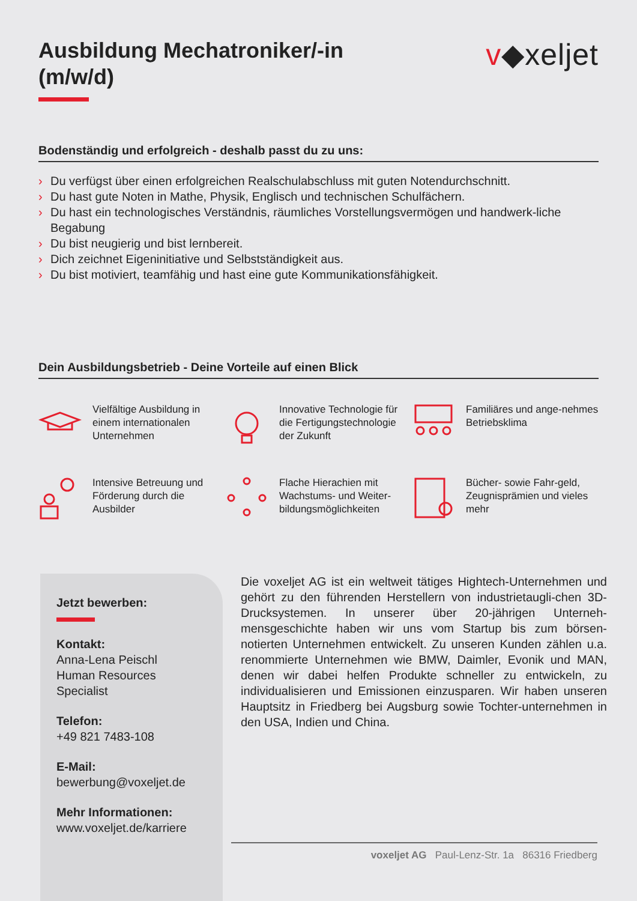Ausbildung Mechatroniker/-in
(m/w/d)
v◆xeljet
Bodenständig und erfolgreich - deshalb passt du zu uns:
› Du verfügst über einen erfolgreichen Realschulabschluss mit guten Notendurchschnitt.
› Du hast gute Noten in Mathe, Physik, Englisch und technischen Schulfächern.
› Du hast ein technologisches Verständnis, räumliches Vorstellungsvermögen und handwerk-liche Begabung
› Du bist neugierig und bist lernbereit.
› Dich zeichnet Eigeninitiative und Selbstständigkeit aus.
› Du bist motiviert, teamfähig und hast eine gute Kommunikationsfähigkeit.
Dein Ausbildungsbetrieb - Deine Vorteile auf einen Blick
Vielfältige Ausbildung in einem internationalen Unternehmen
Innovative Technologie für die Fertigungstechnologie der Zukunft
Familiäres und ange-nehmes Betriebsklima
Intensive Betreuung und Förderung durch die Ausbilder
Flache Hierachien mit Wachstums- und Weiter-bildungsmöglichkeiten
Bücher- sowie Fahr-geld, Zeugnisprämien und vieles mehr
Jetzt bewerben:
Kontakt:
Anna-Lena Peischl
Human Resources
Specialist
Telefon:
+49 821 7483-108
E-Mail:
bewerbung@voxeljet.de
Mehr Informationen:
www.voxeljet.de/karriere
Die voxeljet AG ist ein weltweit tätiges Hightech-Unternehmen und gehört zu den führenden Herstellern von industrietaugli-chen 3D-Drucksystemen. In unserer über 20-jährigen Unterneh-mensgeschichte haben wir uns vom Startup bis zum börsen-notierten Unternehmen entwickelt. Zu unseren Kunden zählen u.a. renommierte Unternehmen wie BMW, Daimler, Evonik und MAN, denen wir dabei helfen Produkte schneller zu entwickeln, zu individualisieren und Emissionen einzusparen. Wir haben unseren Hauptsitz in Friedberg bei Augsburg sowie Tochter-unternehmen in den USA, Indien und China.
voxeljet AG Paul-Lenz-Str. 1a 86316 Friedberg